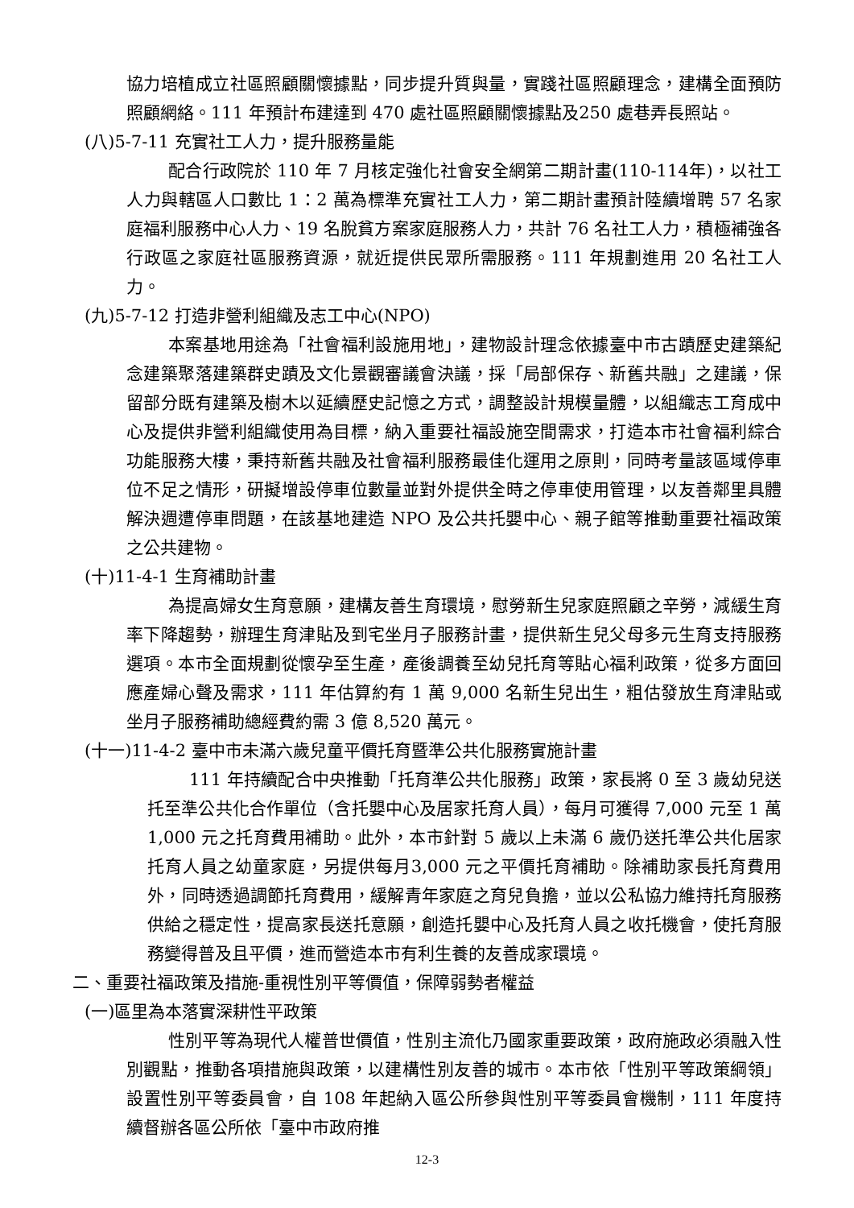協力培植成立社區照顧關懷據點，同步提升質與量，實踐社區照顧理念，建構全面預防照顧網絡。111 年預計布建達到 470 處社區照顧關懷據點及250 處巷弄長照站。
(八)5-7-11 充實社工人力，提升服務量能
配合行政院於 110 年 7 月核定強化社會安全網第二期計畫(110-114年)，以社工人力與轄區人口數比 1：2 萬為標準充實社工人力，第二期計畫預計陸續增聘 57 名家庭福利服務中心人力、19 名脫貧方案家庭服務人力，共計 76 名社工人力，積極補強各行政區之家庭社區服務資源，就近提供民眾所需服務。111 年規劃進用 20 名社工人力。
(九)5-7-12 打造非營利組織及志工中心(NPO)
本案基地用途為「社會福利設施用地」，建物設計理念依據臺中市古蹟歷史建築紀念建築聚落建築群史蹟及文化景觀審議會決議，採「局部保存、新舊共融」之建議，保留部分既有建築及樹木以延續歷史記憶之方式，調整設計規模量體，以組織志工育成中心及提供非營利組織使用為目標，納入重要社福設施空間需求，打造本市社會福利綜合功能服務大樓，秉持新舊共融及社會福利服務最佳化運用之原則，同時考量該區域停車位不足之情形，研擬增設停車位數量並對外提供全時之停車使用管理，以友善鄰里具體解決週遭停車問題，在該基地建造 NPO 及公共托嬰中心、親子館等推動重要社福政策之公共建物。
(十)11-4-1 生育補助計畫
為提高婦女生育意願，建構友善生育環境，慰勞新生兒家庭照顧之辛勞，減緩生育率下降趨勢，辦理生育津貼及到宅坐月子服務計畫，提供新生兒父母多元生育支持服務選項。本市全面規劃從懷孕至生產，產後調養至幼兒托育等貼心福利政策，從多方面回應產婦心聲及需求，111 年估算約有 1 萬 9,000 名新生兒出生，粗估發放生育津貼或坐月子服務補助總經費約需 3 億 8,520 萬元。
(十一)11-4-2 臺中市未滿六歲兒童平價托育暨準公共化服務實施計畫
111 年持續配合中央推動「托育準公共化服務」政策，家長將 0 至 3 歲幼兒送托至準公共化合作單位（含托嬰中心及居家托育人員），每月可獲得 7,000 元至 1 萬 1,000 元之托育費用補助。此外，本市針對 5 歲以上未滿 6 歲仍送托準公共化居家托育人員之幼童家庭，另提供每月3,000 元之平價托育補助。除補助家長托育費用外，同時透過調節托育費用，緩解青年家庭之育兒負擔，並以公私協力維持托育服務供給之穩定性，提高家長送托意願，創造托嬰中心及托育人員之收托機會，使托育服務變得普及且平價，進而營造本市有利生養的友善成家環境。
二、重要社福政策及措施-重視性別平等價值，保障弱勢者權益
(一)區里為本落實深耕性平政策
性別平等為現代人權普世價值，性別主流化乃國家重要政策，政府施政必須融入性別觀點，推動各項措施與政策，以建構性別友善的城市。本市依「性別平等政策綱領」設置性別平等委員會，自 108 年起納入區公所參與性別平等委員會機制，111 年度持續督辦各區公所依「臺中市政府推
12-3